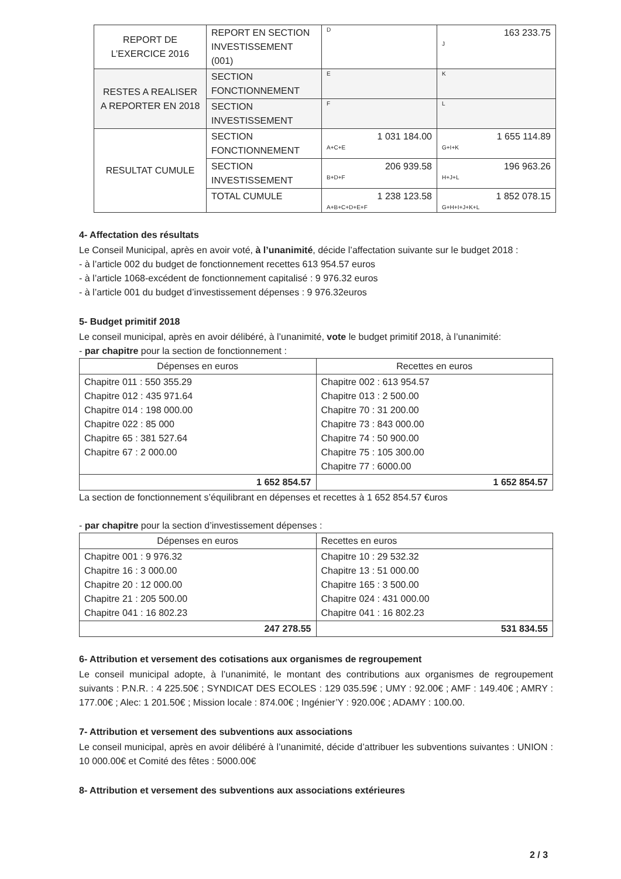| REPORT DE L’EXERCICE 2016 | REPORT EN SECTION INVESTISSEMENT (001) | D | 163 233.75 J |
| RESTES A REALISER A REPORTER EN 2018 | SECTION FONCTIONNEMENT | E | K |
| | SECTION INVESTISSEMENT | F | L |
| RESULTAT CUMULE | SECTION FONCTIONNEMENT | 1 031 184.00 A+C+E | 1 655 114.89 G+I+K |
| | SECTION INVESTISSEMENT | 206 939.58 B+D+F | 196 963.26 H+J+L |
| | TOTAL CUMULE | 1 238 123.58 A+B+C+D+E+F | 1 852 078.15 G+H+I+J+K+L |
4- Affectation des résultats
Le Conseil Municipal, après en avoir voté, à l’unanimité, décide l’affectation suivante sur le budget 2018 :
- à l’article 002 du budget de fonctionnement recettes 613 954.57 euros
- à l’article 1068-excédent de fonctionnement capitalisé : 9 976.32 euros
- à l’article 001 du budget d’investissement dépenses : 9 976.32euros
5- Budget primitif 2018
Le conseil municipal, après en avoir délibéré, à l’unanimité, vote le budget primitif 2018, à l’unanimité:
- par chapitre pour la section de fonctionnement :
| Dépenses en euros | Recettes en euros |
| --- | --- |
| Chapitre 011 : 550 355.29 Chapitre 012 : 435 971.64 Chapitre 014 : 198 000.00 Chapitre 022 : 85 000 Chapitre 65 : 381 527.64 Chapitre 67 : 2 000.00 | Chapitre 002 : 613 954.57 Chapitre 013 : 2 500.00 Chapitre 70 : 31 200.00 Chapitre 73 : 843 000.00 Chapitre 74 : 50 900.00 Chapitre 75 : 105 300.00 Chapitre 77 : 6000.00 |
| 1 652 854.57 | 1 652 854.57 |
La section de fonctionnement s’équilibrant en dépenses et recettes à 1 652 854.57 €uros
- par chapitre pour la section d’investissement dépenses :
| Dépenses en euros | Recettes en euros |
| --- | --- |
| Chapitre 001 : 9 976.32 Chapitre 16 : 3 000.00 Chapitre 20 : 12 000.00 Chapitre 21 : 205 500.00 Chapitre 041 : 16 802.23 | Chapitre 10 : 29 532.32 Chapitre 13 : 51 000.00 Chapitre 165 : 3 500.00 Chapitre 024 : 431 000.00 Chapitre 041 : 16 802.23 |
| 247 278.55 | 531 834.55 |
6- Attribution et versement des cotisations aux organismes de regroupement
Le conseil municipal adopte, à l’unanimité, le montant des contributions aux organismes de regroupement suivants : P.N.R. : 4 225.50€ ; SYNDICAT DES ECOLES : 129 035.59€ ; UMY : 92.00€ ; AMF : 149.40€ ; AMRY : 177.00€ ; Alec: 1 201.50€ ; Mission locale : 874.00€ ; Ingénier’Y : 920.00€ ; ADAMY : 100.00.
7- Attribution et versement des subventions aux associations
Le conseil municipal, après en avoir délibéré à l’unanimité, décide d’attribuer les subventions suivantes : UNION : 10 000.00€ et Comité des fêtes : 5000.00€
8- Attribution et versement des subventions aux associations extérieures
2 / 3